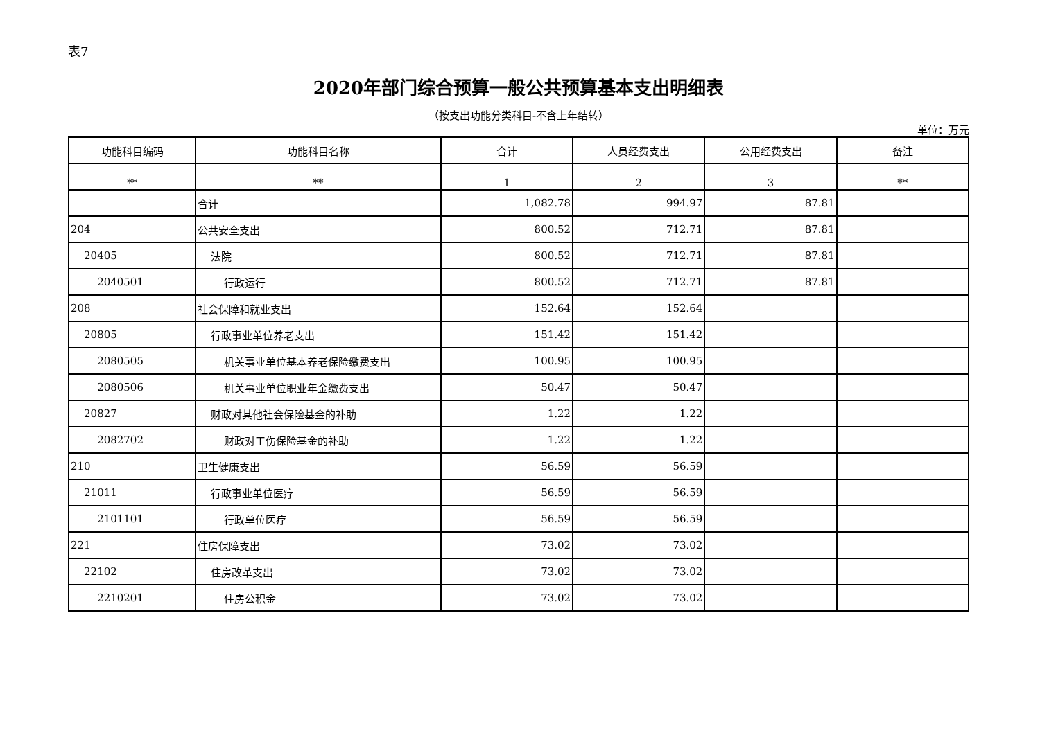表7
2020年部门综合预算一般公共预算基本支出明细表
（按支出功能分类科目-不含上年结转）
单位：万元
| 功能科目编码 | 功能科目名称 | 合计 | 人员经费支出 | 公用经费支出 | 备注 |
| --- | --- | --- | --- | --- | --- |
| ** | ** | 1 | 2 | 3 | ** |
| | 合计 | 1,082.78 | 994.97 | 87.81 | |
| 204 | 公共安全支出 | 800.52 | 712.71 | 87.81 | |
| 20405 | 法院 | 800.52 | 712.71 | 87.81 | |
| 2040501 | 行政运行 | 800.52 | 712.71 | 87.81 | |
| 208 | 社会保障和就业支出 | 152.64 | 152.64 | | |
| 20805 | 行政事业单位养老支出 | 151.42 | 151.42 | | |
| 2080505 | 机关事业单位基本养老保险缴费支出 | 100.95 | 100.95 | | |
| 2080506 | 机关事业单位职业年金缴费支出 | 50.47 | 50.47 | | |
| 20827 | 财政对其他社会保险基金的补助 | 1.22 | 1.22 | | |
| 2082702 | 财政对工伤保险基金的补助 | 1.22 | 1.22 | | |
| 210 | 卫生健康支出 | 56.59 | 56.59 | | |
| 21011 | 行政事业单位医疗 | 56.59 | 56.59 | | |
| 2101101 | 行政单位医疗 | 56.59 | 56.59 | | |
| 221 | 住房保障支出 | 73.02 | 73.02 | | |
| 22102 | 住房改革支出 | 73.02 | 73.02 | | |
| 2210201 | 住房公积金 | 73.02 | 73.02 | | |